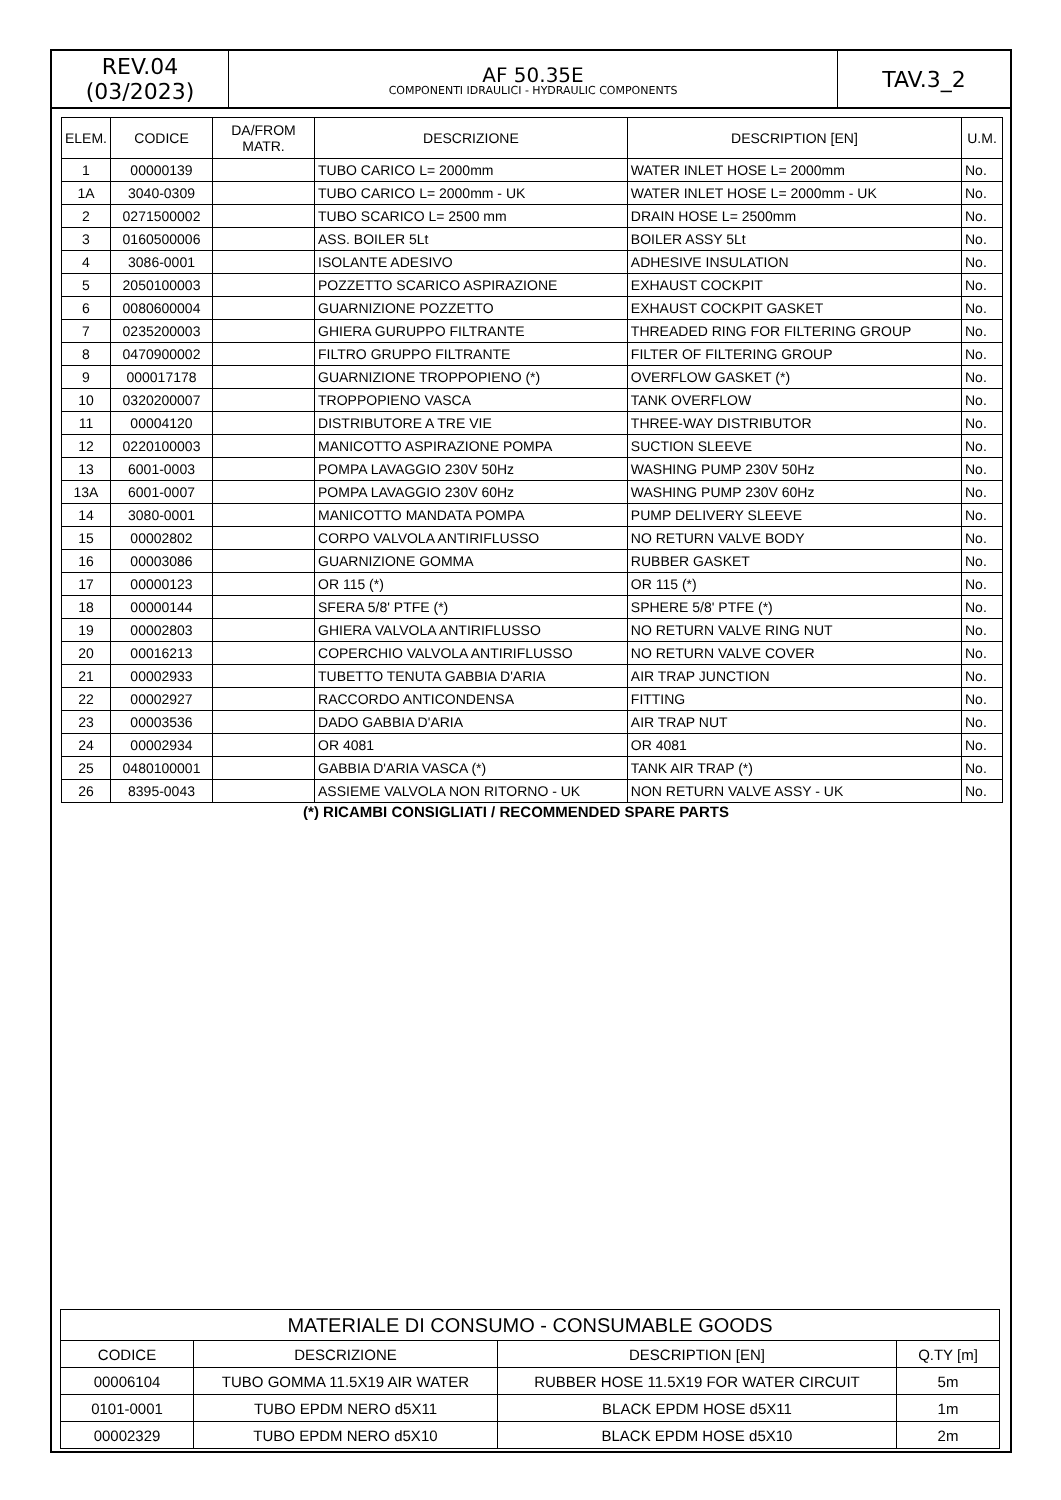REV.04
(03/2023)
AF 50.35E
COMPONENTI IDRAULICI - HYDRAULIC COMPONENTS
TAV.3_2
| ELEM. | CODICE | DA/FROM MATR. | DESCRIZIONE | DESCRIPTION [EN] | U.M. |
| --- | --- | --- | --- | --- | --- |
| 1 | 00000139 | | TUBO CARICO L= 2000mm | WATER INLET HOSE L= 2000mm | No. |
| 1A | 3040-0309 | | TUBO CARICO L= 2000mm - UK | WATER INLET HOSE L= 2000mm - UK | No. |
| 2 | 0271500002 | | TUBO SCARICO L= 2500 mm | DRAIN HOSE L= 2500mm | No. |
| 3 | 0160500006 | | ASS. BOILER 5Lt | BOILER ASSY 5Lt | No. |
| 4 | 3086-0001 | | ISOLANTE ADESIVO | ADHESIVE INSULATION | No. |
| 5 | 2050100003 | | POZZETTO SCARICO ASPIRAZIONE | EXHAUST COCKPIT | No. |
| 6 | 0080600004 | | GUARNIZIONE POZZETTO | EXHAUST COCKPIT GASKET | No. |
| 7 | 0235200003 | | GHIERA GURUPPO FILTRANTE | THREADED RING FOR FILTERING GROUP | No. |
| 8 | 0470900002 | | FILTRO GRUPPO FILTRANTE | FILTER OF FILTERING GROUP | No. |
| 9 | 000017178 | | GUARNIZIONE TROPPOPIENO (*) | OVERFLOW GASKET (*) | No. |
| 10 | 0320200007 | | TROPPOPIENO VASCA | TANK OVERFLOW | No. |
| 11 | 00004120 | | DISTRIBUTORE A TRE VIE | THREE-WAY DISTRIBUTOR | No. |
| 12 | 0220100003 | | MANICOTTO ASPIRAZIONE POMPA | SUCTION SLEEVE | No. |
| 13 | 6001-0003 | | POMPA LAVAGGIO 230V 50Hz | WASHING PUMP 230V 50Hz | No. |
| 13A | 6001-0007 | | POMPA LAVAGGIO 230V 60Hz | WASHING PUMP 230V 60Hz | No. |
| 14 | 3080-0001 | | MANICOTTO MANDATA POMPA | PUMP DELIVERY SLEEVE | No. |
| 15 | 00002802 | | CORPO VALVOLA ANTIRIFLUSSO | NO RETURN VALVE BODY | No. |
| 16 | 00003086 | | GUARNIZIONE GOMMA | RUBBER GASKET | No. |
| 17 | 00000123 | | OR 115 (*) | OR 115 (*) | No. |
| 18 | 00000144 | | SFERA 5/8' PTFE (*) | SPHERE 5/8' PTFE (*) | No. |
| 19 | 00002803 | | GHIERA VALVOLA ANTIRIFLUSSO | NO RETURN VALVE RING NUT | No. |
| 20 | 00016213 | | COPERCHIO VALVOLA ANTIRIFLUSSO | NO RETURN VALVE COVER | No. |
| 21 | 00002933 | | TUBETTO TENUTA GABBIA D'ARIA | AIR TRAP JUNCTION | No. |
| 22 | 00002927 | | RACCORDO ANTICONDENSA | FITTING | No. |
| 23 | 00003536 | | DADO GABBIA D'ARIA | AIR TRAP NUT | No. |
| 24 | 00002934 | | OR 4081 | OR 4081 | No. |
| 25 | 0480100001 | | GABBIA D'ARIA VASCA (*) | TANK AIR TRAP (*) | No. |
| 26 | 8395-0043 | | ASSIEME VALVOLA NON RITORNO - UK | NON RETURN VALVE ASSY - UK | No. |
(*) RICAMBI CONSIGLIATI / RECOMMENDED SPARE PARTS
| MATERIALE DI CONSUMO - CONSUMABLE GOODS | | | |
| --- | --- | --- | --- |
| CODICE | DESCRIZIONE | DESCRIPTION [EN] | Q.TY [m] |
| 00006104 | TUBO GOMMA 11.5X19 AIR WATER | RUBBER HOSE 11.5X19 FOR WATER CIRCUIT | 5m |
| 0101-0001 | TUBO EPDM NERO d5X11 | BLACK EPDM HOSE d5X11 | 1m |
| 00002329 | TUBO EPDM NERO d5X10 | BLACK EPDM HOSE d5X10 | 2m |